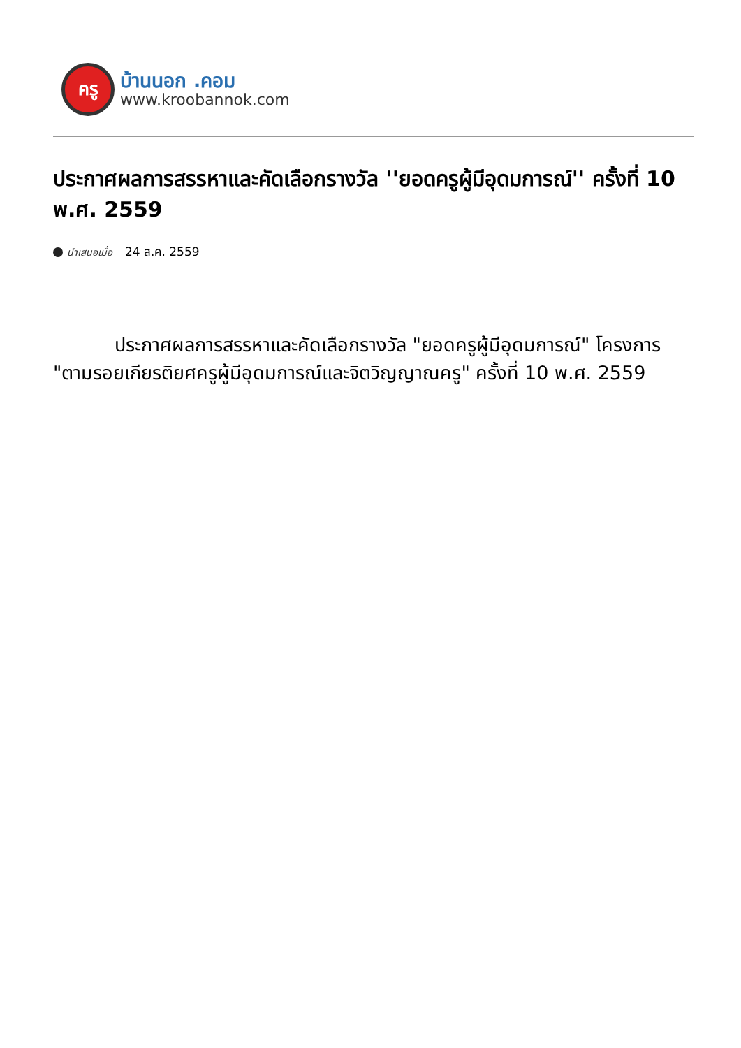ครู
บ้านนอก .คอม
www.kroobannok.com
ประกาศผลการสรรหาและคัดเลือกรางวัล ''ยอดครูผู้มีอุดมการณ์'' ครั้งที่ 10 พ.ศ. 2559
นำเสนอเมื่อ 24 ส.ค. 2559
ประกาศผลการสรรหาและคัดเลือกรางวัล "ยอดครูผู้มีอุดมการณ์" โครงการ "ตามรอยเกียรติยศครูผู้มีอุดมการณ์และจิตวิญญาณครู" ครั้งที่ 10 พ.ศ. 2559